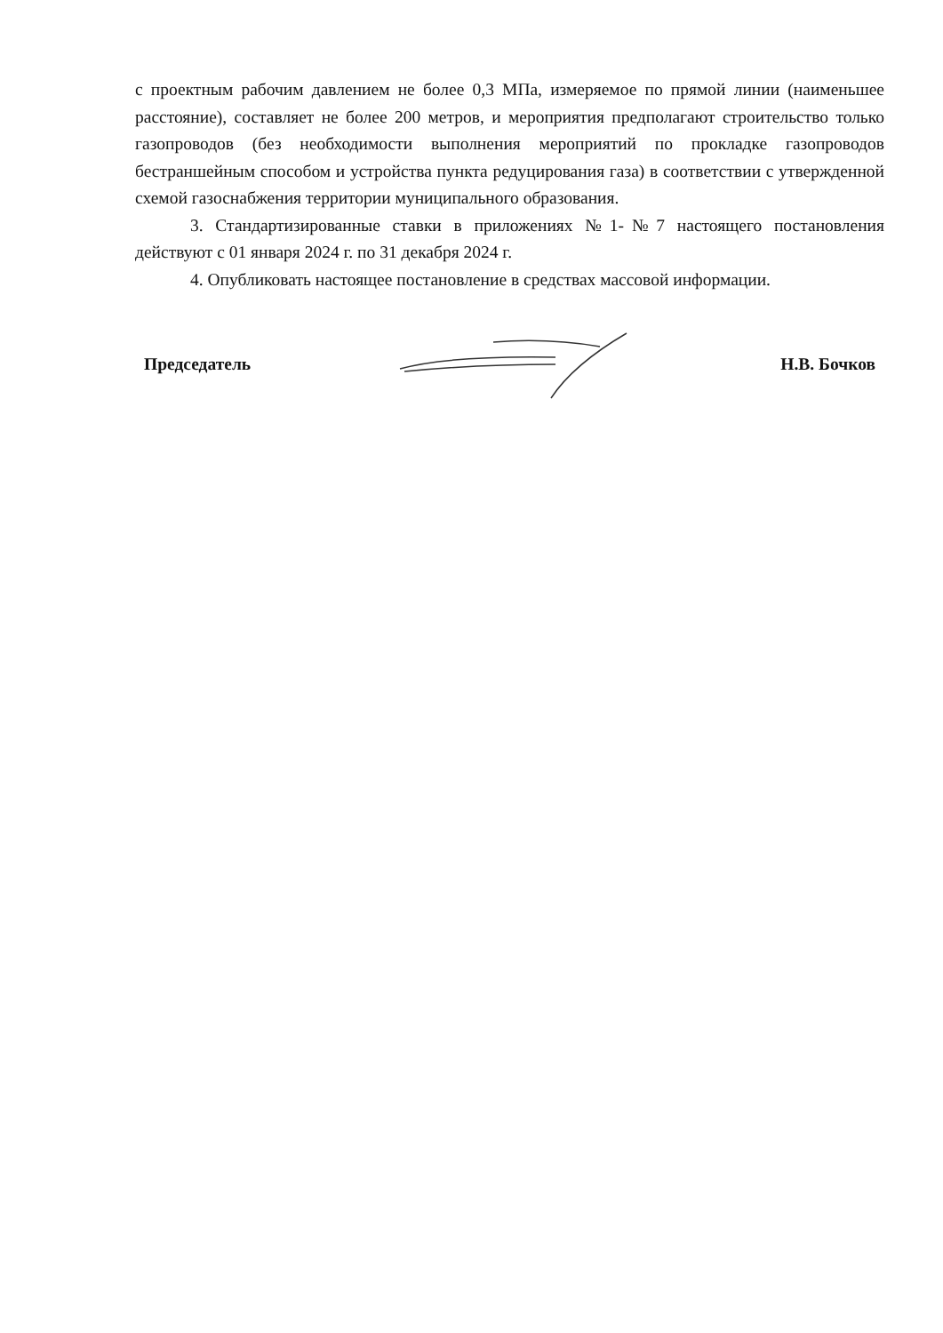с проектным рабочим давлением не более 0,3 МПа, измеряемое по прямой линии (наименьшее расстояние), составляет не более 200 метров, и мероприятия предполагают строительство только газопроводов (без необходимости выполнения мероприятий по прокладке газопроводов бестраншейным способом и устройства пункта редуцирования газа) в соответствии с утвержденной схемой газоснабжения территории муниципального образования.
3. Стандартизированные ставки в приложениях №1-№7 настоящего постановления действуют с 01 января 2024 г. по 31 декабря 2024 г.
4. Опубликовать настоящее постановление в средствах массовой информации.
Председатель Н.В. Бочков